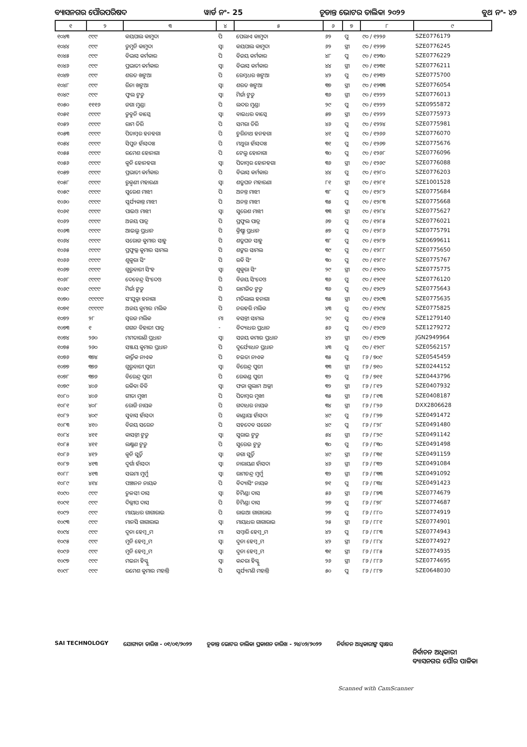ବ୍ୟାସନଗର ପୌରପରିଷଦ ୱାର୍ଡ ନଂ- 25 ଚୂଡାନ୍ତ ଭୋଟର ତାଲିକା ୨୦୨୨ ବୁଥ ନଂ- ୪୨
| ୧ | ୨ | ୩ | ୪ | ୫ | ୬ | ୭ | ୮ | ୯ |
| --- | --- | --- | --- | --- | --- | --- | --- | --- |
| ୧୦୪୩ | ୯୯୯ | କୟପାଲ କାମୁଦା | ପି | ପେଲାଏ କାମୁଦା | ୬୨ | ପୁ | ୯୦ / ୧୨୨୬ | SZE0776179 |
| ୧୦୪୪ | ୯୯୯ | ଡୁମୁନି କାମୁଦା | ସ୍ୱା | କୟପାଲ କାମୁଦା | ୬୨ | ସ୍ତ୍ରୀ | ୯୦ / ୧୨୨୭ | SZE0776245 |
| ୧୦୪୫ | ୯୯୯ | ବିଭାସ କର୍ମକାର | ପି | ବିଜୟ କର୍ମକାର | ୪୮ | ପୁ | ୯୦ / ୧୨୩୦ | SZE0776229 |
| ୧୦୪୬ | ୯୯୯ | ପ୍ରଭାତୀ କର୍ମକାର | ସ୍ୱା | ବିଭାସ କର୍ମକାର | ୪୪ | ସ୍ତ୍ରୀ | ୯୦ / ୧୨୩୧ | SZE0776211 |
| ୧୦୪୭ | ୯୯୯ | ଶରତ ଖଟୁଆ | ପି | ରେମ୍ବଧର ଖଟୁଆ | ୪୨ | ପୁ | ୯୦ / ୧୨୩୨ | SZE0775700 |
| ୧୦୪୮ | ୯୯୯ | ରିନା ଖଟୁଆ | ସ୍ୱା | ଶରତ ଖଟୁଆ | ୩୭ | ସ୍ତ୍ରୀ | ୯୦ / ୧୨୩୩ | SZE0776054 |
| ୧୦୪୯ | ୯୯୯ | ଫୁଲ ଟୁଡୁ | ସ୍ୱା | ମିର୍ଜା ଟୁଡୁ | ୩୬ | ସ୍ତ୍ରୀ | ୯୦ / ୧୨୨୨ | SZE0776013 |
| ୧୦୫୦ | ୧୧୧୬ | ଜଗା ମୁଣ୍ଡା | ପି | ଲଦର ମୁଣ୍ଡା | ୨୯ | ପୁ | ୯୦ / ୧୨୨୨ | SZE0955872 |
| ୧୦୫୧ | ୯୯୯୯ | ଡୁବୁନି ବାସ୍କେ | ସ୍ୱା | ବାଇଧର ବାସ୍କେ | ୫୭ | ସ୍ତ୍ରୀ | ୯୦ / ୧୨୨୨ | SZE0775973 |
| ୧୦୫୨ | ୯୯୯୯ | ରାମ ତିରି | ପି | ସମରା ତିରି | ୪୬ | ପୁ | ୯୦ / ୧୨୨୪ | SZE0775981 |
| ୧୦୫୩ | ୯୯୯୯ | ପିତାମ୍ବର ହନହଗା | ପି | ଚୁରିନାଥ ହନହଗା | ୪୧ | ପୁ | ୯୦ / ୧୨୬୬ | SZE0776070 |
| ୧୦୫୪ | ୯୯୯୯ | ସିପୁନ ହାଁସଦାଃ | ପି | ମଥୁରା ହାଁସଦାଃ | ୩୧ | ପୁ | ୯୦ / ୧୨୬୭ | SZE0775676 |
| ୧୦୫୫ | ୯୯୯୯ | ରମେଶ ହୋନାଗା | ପି | ଟେଲୁ ହୋନାଗା | ୩୦ | ପୁ | ୯୦ / ୧୨୬୮ | SZE0776096 |
| ୧୦୫୬ | ୯୯୯୯ | କୁନି ହୋନହଗା | ସ୍ୱା | ପିତାମ୍ବର ହୋନହଗା | ୩୬ | ସ୍ତ୍ରୀ | ୯୦ / ୧୨୬୯ | SZE0776088 |
| ୧୦୫୭ | ୯୯୯୯ | ପ୍ରଭାତୀ କର୍ମକାର | ପି | ବିଭାସ କର୍ମକାର | ୪୪ | ପୁ | ୯୦ / ୧୨୮୦ | SZE0776203 |
| ୧୦୫୮ | ୯୯୯୯ | ରୁକ୍ମଣୀ ମହାରଣା | ସ୍ୱା | ଶତ୍ରୁଘନ ମହାରଣା | ୮୧ | ସ୍ତ୍ରୀ | ୯୦ / ୧୨୮୧ | SZE1001528 |
| ୧୦୫୯ | ୯୯୯୯ | ସୁରେଶ ମାଝୀ | ପି | ଅନନ୍ତ ମାଝୀ | ୩୮ | ପୁ | ୯୦ / ୧୨୮୨ | SZE0775684 |
| ୧୦୬୦ | ୯୯୯୯ | ସୂର୍ଯ୍ୟକାନ୍ତ ମାଝୀ | ପି | ଅନନ୍ତ ମାଝୀ | ୩୫ | ପୁ | ୯୦ / ୧୨୮୩ | SZE0775668 |
| ୧୦୬୧ | ୯୯୯୯ | ପାଇଓ ମାଝୀ | ସ୍ୱା | ସୁରେଶ ମାଝୀ | ୩୩ | ସ୍ତ୍ରୀ | ୯୦ / ୧୨୮୪ | SZE0775627 |
| ୧୦୬୨ | ୯୯୯୯ | ଅଜୟ ପାତ୍ର | ପି | ପ୍ରଫୁଲ ପାତ୍ର | ୬୭ | ପୁ | ୯୦ / ୧୨୮୫ | SZE0776021 |
| ୧୦୬୩ | ୯୯୯୯ | ଆଇଲୁ ପ୍ରଧାନ | ପି | କ୍ରିଷ୍ଣା ପ୍ରଧାନ | ୫୭ | ପୁ | ୯୦ / ୧୨୮୬ | SZE0775791 |
| ୧୦୬୪ | ୯୯୯୯ | ସରୋଜ କୁମାର ସାହୁ | ପି | ଶତ୍ରୁଘନ ସାହୁ | ୩୮ | ପୁ | ୯୦ / ୧୨୮୭ | SZE0699611 |
| ୧୦୬୫ | ୯୯୯୯ | ପ୍ରଫୁଲ୍ଲ କୁମାର ସାମଲ | ପି | ଶଙ୍କର ସାମଲ | ୩୯ | ପୁ | ୯୦ / ୧୨୮୮ | SZE0775650 |
| ୧୦୬୬ | ୯୯୯୯ | ଶୁକୁରା ସିଂ | ପି | ରବି ସିଂ | ୩୦ | ପୁ | ୯୦ / ୧୨୮୯ | SZE0775767 |
| ୧୦୬୭ | ୯୯୯୯ | ଗୁରୁବାରୀ ସିଂହ | ସ୍ୱା | ଶୁକୁରା ସିଂ | ୨୯ | ସ୍ତ୍ରୀ | ୯୦ / ୧୨୯୦ | SZE0775775 |
| ୧୦୬୮ | ୯୯୯୯ | ଦେବେନ୍ଦ୍ର ସିଂଦେଓ | ପି | ବିଜୟ ସିଂଦେଓ | ୩୬ | ପୁ | ୯୦ / ୧୨୯୧ | SZE0776120 |
| ୧୦୬୯ | ୯୯୯୯ | ମିର୍ଜା ଟୁଡୁ | ପି | ରାମଜିତ ଟୁଡୁ | ୩୬ | ପୁ | ୯୦ / ୧୨୯୨ | SZE0775643 |
| ୧୦୭୦ | ୯୯୯୯୯ | ସଂଯୁକ୍ତା ହନାଗା | ପି | ମତିଲାଲ ହନାଗା | ୩୫ | ସ୍ତ୍ରୀ | ୯୦ / ୧୨୯୩ | SZE0775635 |
| ୧୦୭୧ | ୯୯୯୯୯ | ଅଜୟ କୁମାର ମଲିକ | ପି | ନରହରି ମଲିକ | ୪୩ | ପୁ | ୯୦ / ୧୨୯୪ | SZE0775825 |
| ୧୦୭୨ | ୨୮ | ସ୍ୱରଜ ମଲିକ | ମା | ବସନ୍ତୀ ସାମଲ | ୨୯ | ପୁ | ୯୦ / ୧୨୯୫ | SZE1279140 |
| ୧୦୭୩ | ୧ | ଗଗନ ବିହାରୀ ପାତ୍ର | - | ବିଦ୍ୟାଧର ପ୍ରଧାନ | ୫୬ | ପୁ | ୯୦ / ୧୨୯୬ | SZE1279272 |
| ୧୦୭୪ | ୨୬୦ | ମମତାରାଣି ପ୍ରଧାନ | ସ୍ୱା | ସଜୟ କମାର ପ୍ରଧାନ | ୪୨ | ସ୍ତ୍ରୀ | ୯୦ / ୧୨୯୭ | JGN2949964 |
| ୧୦୭୫ | ୨୬୦ | ସଞ୍ଜୟ କୁମାର ପ୍ରଧାନ | ପି | ଦୁର୍ଯ୍ୟୋଧନ ପ୍ରଧାନ | ୪୩ | ପୁ | ୯୦ / ୧୨୯୮ | SZE0562157 |
| ୧୦୭୬ | ୩୭୪ | କାର୍ତ୍ତିକ ନାଏକ | ପି | ଚଇତା ନାଏକ | ୩୫ | ପୁ | ୮୬ / ୭୦୯ | SZE0545459 |
| ୧୦୭୭ | ୩୭୬ | ଗୁରୁବାରୀ ପୁରୀ | ସ୍ୱା | ବିରେନ୍ଦ୍ର ପୁରୀ | ୩୩ | ସ୍ତ୍ରୀ | ୮୬ / ୭୧୦ | SZE0244152 |
| ୧୦୭୮ | ୩୭୬ | ବିରେନ୍ଦ୍ର ପୁରୀ | ପି | ରେକଣ୍ଡ ପୁରୀ | ୩୨ | ପୁ | ୮୬ / ୭୧୧ | SZE0443796 |
| ୧୦୭୯ | ୪୦୬ | ରକିବା ବିବି | ସ୍ୱା | ଫଜା ଗୁଲାମ ଅଲ୍ଲୀ | ୩୨ | ସ୍ତ୍ରୀ | ୮୬ / ୮୧୨ | SZE0407932 |
| ୧୦୮୦ | ୪୦୬ | ଗୀତା ମୁଖୀ | ପି | ପିତାମ୍ବର ମୁଖୀ | ୩୫ | ସ୍ତ୍ରୀ | ୮୬ / ୮୧୩ | SZE0408187 |
| ୧୦୮୧ | ୪୦୮ | ରୋଜି ନାୟକ | ପି | ଗଦାଧର ନାୟକ | ୩୪ | ସ୍ତ୍ରୀ | ୮୬ / ୮୨୬ | DXX2806628 |
| ୧୦୮୨ | ୪୦୯ | ସୁବାସ ହାଁସଦା | ପି | କାଣ୍ଡାୟା ହାଁସଦା | ୪୯ | ପୁ | ୮୬ / ୮୨୭ | SZE0491472 |
| ୧୦୮୩ | ୪୧୦ | ବିଜୟ ସରେନ | ପି | ସହଦେବ ସରେନ | ୪୯ | ପୁ | ୮୬ / ୮୨୮ | SZE0491480 |
| ୧୦୮୪ | ୪୧୧ | କାସନ୍ତୀ ଟୁଡୁ | ସ୍ୱା | ସୁରାଇ ଟୁଡୁ | ୫୪ | ସ୍ତ୍ରୀ | ୮୬ / ୮୨୯ | SZE0491142 |
| ୧୦୮୫ | ୪୧୧ | ଲକ୍ଷ୍ମଣ ଟୁଡୁ | ପି | ସୁରେଇ ଟୁଡୁ | ୩୦ | ପୁ | ୮୬ / ୮୩୦ | SZE0491498 |
| ୧୦୮୬ | ୪୧୨ | କୁନି ସୁର୍ତ୍ତି | ସ୍ୱା | ଜଗା ସୁର୍ତ୍ତି | ୪୯ | ସ୍ତ୍ରୀ | ୮୬ / ୮୩୧ | SZE0491159 |
| ୧୦୮୭ | ୪୧୩ | ଦୁର୍ଗା ହାଁସଦା | ସ୍ୱା | ନାରାୟଣ ହାଁସଦା | ୪୬ | ସ୍ତ୍ରୀ | ୮୬ / ୮୩୨ | SZE0491084 |
| ୧୦୮୮ | ୪୧୩ | ସଲମା ମୁର୍ମୁ | ସ୍ୱା | ରାମଚନ୍ଦ୍ର ମୁର୍ମୁ | ୩୨ | ସ୍ତ୍ରୀ | ୮୬ / ୮୩୩ | SZE0491092 |
| ୧୦୮୯ | ୪୧୪ | ପଞ୍ଚାନନ ନାୟକ | ପି | ବିଦ୍ୟାସିଂ ନାୟକ | ୭୧ | ପୁ | ୮୬ / ୮୩୪ | SZE0491423 |
| ୧୦୯୦ | ୯୯୯ | ତୁଳସୀ ଦାସ | ସ୍ୱା | ଚିମିଣ୍ଡା ଦାସ | ୫୬ | ସ୍ତ୍ରୀ | ୮୬ / ୮୭୩ | SZE0774679 |
| ୧୦୯୧ | ୯୯୯ | ଦିଲ୍ଲୀପ ଦାସ | ପି | ଚିମିଣ୍ଡା ଦାସ | ୨୭ | ପୁ | ୮୬ / ୮୭୮ | SZE0774687 |
| ୧୦୯୨ | ୯୯୯ | ମାୟାଧର ଗାଗାରାଇ | ପି | ରାଇଆ ଗାଗାରାଇ | ୨୭ | ପୁ | ୮୬ / ୮୮୦ | SZE0774919 |
| ୧୦୯୩ | ୯୯୯ | ମାନସି ଗାଗାରାଇ | ସ୍ୱା | ମାୟାଧର ଗାଗାରାଇ | ୨୫ | ସ୍ତ୍ରୀ | ୮୬ / ୮୮୧ | SZE0774901 |
| ୧୦୯୪ | ୯୯୯ | ଦୁନା ହେମ୍ବ୍ରମ | ମା | ସମ୍ବାରି ହେମ୍ବ୍ରମ | ୪୨ | ପୁ | ୮୬ / ୮୮୩ | SZE0774943 |
| ୧୦୯୫ | ୯୯୯ | ମୁନି ହେମ୍ବ୍ରମ | ସ୍ୱା | ଦୁନା ହେମ୍ବ୍ରମ | ୪୨ | ସ୍ତ୍ରୀ | ୮୬ / ୮୮୪ | SZE0774927 |
| ୧୦୯୬ | ୯୯୯ | ମୁନି ହେମ୍ବ୍ରମ | ସ୍ୱା | ଦୁନା ହେମ୍ବ୍ରମ | ୩୧ | ସ୍ତ୍ରୀ | ୮୬ / ୮୮୫ | SZE0774935 |
| ୧୦୯୭ | ୯୯୯ | ମଇନା ହିସ୍ସୁ | ସ୍ୱା | କନ୍ଦରା ହିସ୍ସୁ | ୨୬ | ସ୍ତ୍ରୀ | ୮୬ / ୮୮୬ | SZE0774695 |
| ୧୦୯୮ | ୯୯୯ | ରମେଶ କୁମାର ମହାନ୍ତି | ପି | ସୂର୍ଯ୍ୟମଣି ମହାନ୍ତି | ୫୦ | ପୁ | ୮୬ / ୮୮୭ | SZE0648030 |
SAI TECHNOLOGY ଯୋଗ୍ୟତା ତାରିଖ - ୦୧/୦୧/୨୦୨୨ ଚୂଡାନ୍ତ ଭୋଟର ତାଲିକା ପ୍ରକାଶନ ତାରିଖ - ୨୪/୦୨/୨୦୨୨ ନିର୍ବାଚନ ଅଧିକାରୀଙ୍କ ସ୍ୱାକ୍ଷର
ନିର୍ବାଚନ ଅଧିକାରୀ
ବ୍ୟାସନଗର ପୌର ପାଳିକା
Scanned with CamScanner